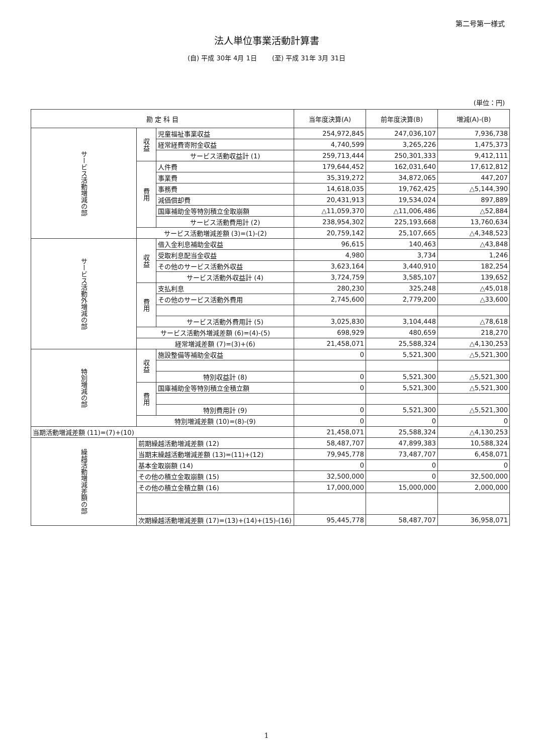第二号第一様式
法人単位事業活動計算書
(自) 平成 30年 4月 1日 　　(至) 平成 31年 3月 31日
(単位：円)
| 勘 定 科 目 | | | 当年度決算(A) | 前年度決算(B) | 増減(A)-(B) |
| --- | --- | --- | --- | --- | --- |
| サービス活動増減の部 | 収益 | 児童福祉事業収益 | 254,972,845 | 247,036,107 | 7,936,738 |
| | | 経常経費寄附金収益 | 4,740,599 | 3,265,226 | 1,475,373 |
| | | サービス活動収益計 (1) | 259,713,444 | 250,301,333 | 9,412,111 |
| | 費用 | 人件費 | 179,644,452 | 162,031,640 | 17,612,812 |
| | | 事業費 | 35,319,272 | 34,872,065 | 447,207 |
| | | 事務費 | 14,618,035 | 19,762,425 | △5,144,390 |
| | | 減価償却費 | 20,431,913 | 19,534,024 | 897,889 |
| | | 国庫補助金等特別積立金取崩額 | △11,059,370 | △11,006,486 | △52,884 |
| | | サービス活動費用計 (2) | 238,954,302 | 225,193,668 | 13,760,634 |
| | サービス活動増減差額 (3)=(1)-(2) | | 20,759,142 | 25,107,665 | △4,348,523 |
| サービス活動外増減の部 | 収益 | 借入金利息補助金収益 | 96,615 | 140,463 | △43,848 |
| | | 受取利息配当金収益 | 4,980 | 3,734 | 1,246 |
| | | その他のサービス活動外収益 | 3,623,164 | 3,440,910 | 182,254 |
| | | サービス活動外収益計 (4) | 3,724,759 | 3,585,107 | 139,652 |
| | 費用 | 支払利息 | 280,230 | 325,248 | △45,018 |
| | | その他のサービス活動外費用 | 2,745,600 | 2,779,200 | △33,600 |
| | | サービス活動外費用計 (5) | 3,025,830 | 3,104,448 | △78,618 |
| | サービス活動外増減差額 (6)=(4)-(5) | | 698,929 | 480,659 | 218,270 |
| | 経常増減差額 (7)=(3)+(6) | | 21,458,071 | 25,588,324 | △4,130,253 |
| 特別増減の部 | 収益 | 施設整備等補助金収益 | 0 | 5,521,300 | △5,521,300 |
| | | 特別収益計 (8) | 0 | 5,521,300 | △5,521,300 |
| | 費用 | 国庫補助金等特別積立金積立額 | 0 | 5,521,300 | △5,521,300 |
| | | 特別費用計 (9) | 0 | 5,521,300 | △5,521,300 |
| | 特別増減差額 (10)=(8)-(9) | | 0 | 0 | 0 |
| 当期活動増減差額 (11)=(7)+(10) | | | 21,458,071 | 25,588,324 | △4,130,253 |
| 繰越活動増減差額の部 | 前期繰越活動増減差額 (12) | | 58,487,707 | 47,899,383 | 10,588,324 |
| | 当期末繰越活動増減差額 (13)=(11)+(12) | | 79,945,778 | 73,487,707 | 6,458,071 |
| | 基本金取崩額 (14) | | 0 | 0 | 0 |
| | その他の積立金取崩額 (15) | | 32,500,000 | 0 | 32,500,000 |
| | その他の積立金積立額 (16) | | 17,000,000 | 15,000,000 | 2,000,000 |
| | 次期繰越活動増減差額 (17)=(13)+(14)+(15)-(16) | | 95,445,778 | 58,487,707 | 36,958,071 |
1